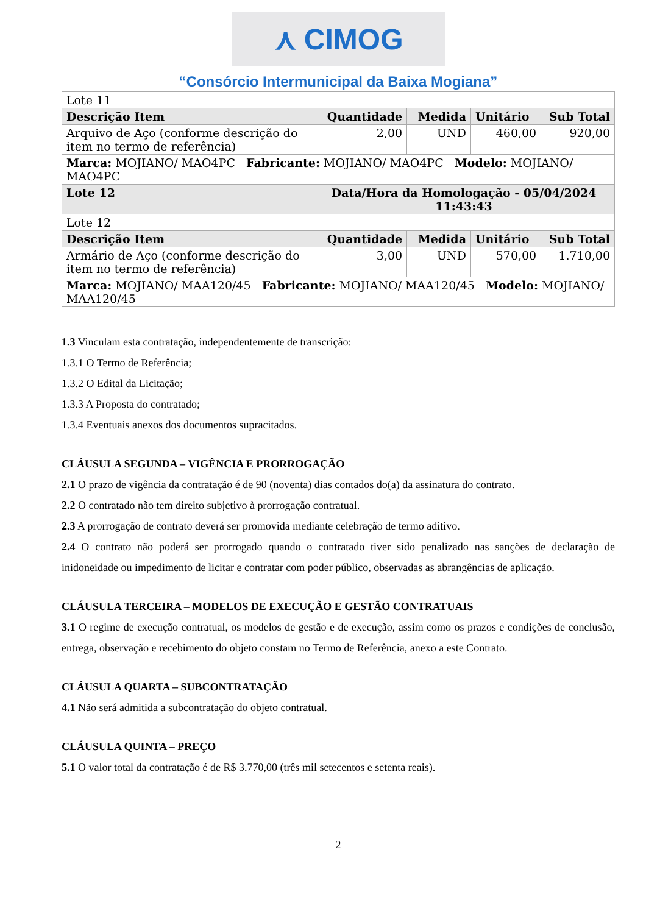⋏ CIMOG
“Consórcio Intermunicipal da Baixa Mogiana”
| Lote 11 | | | | |
| Descrição Item | Quantidade | Medida | Unitário | Sub Total |
| Arquivo de Aço (conforme descrição do item no termo de referência) | 2,00 | UND | 460,00 | 920,00 |
| Marca: MOJIANO/ MAO4PC Fabricante: MOJIANO/ MAO4PC Modelo: MOJIANO/ MAO4PC | | | | |
| Lote 12 | Data/Hora da Homologação - 05/04/2024 11:43:43 | | | |
| Lote 12 | | | | |
| Descrição Item | Quantidade | Medida | Unitário | Sub Total |
| Armário de Aço (conforme descrição do item no termo de referência) | 3,00 | UND | 570,00 | 1.710,00 |
| Marca: MOJIANO/ MAA120/45 Fabricante: MOJIANO/ MAA120/45 Modelo: MOJIANO/ MAA120/45 | | | | |
1.3 Vinculam esta contratação, independentemente de transcrição:
1.3.1 O Termo de Referência;
1.3.2 O Edital da Licitação;
1.3.3 A Proposta do contratado;
1.3.4 Eventuais anexos dos documentos supracitados.
CLÁUSULA SEGUNDA – VIGÊNCIA E PRORROGAÇÃO
2.1 O prazo de vigência da contratação é de 90 (noventa) dias contados do(a) da assinatura do contrato.
2.2 O contratado não tem direito subjetivo à prorrogação contratual.
2.3 A prorrogação de contrato deverá ser promovida mediante celebração de termo aditivo.
2.4 O contrato não poderá ser prorrogado quando o contratado tiver sido penalizado nas sanções de declaração de inidoneidade ou impedimento de licitar e contratar com poder público, observadas as abrangências de aplicação.
CLÁUSULA TERCEIRA – MODELOS DE EXECUÇÃO E GESTÃO CONTRATUAIS
3.1 O regime de execução contratual, os modelos de gestão e de execução, assim como os prazos e condições de conclusão, entrega, observação e recebimento do objeto constam no Termo de Referência, anexo a este Contrato.
CLÁUSULA QUARTA – SUBCONTRATAÇÃO
4.1 Não será admitida a subcontratação do objeto contratual.
CLÁUSULA QUINTA – PREÇO
5.1 O valor total da contratação é de R$ 3.770,00 (três mil setecentos e setenta reais).
2